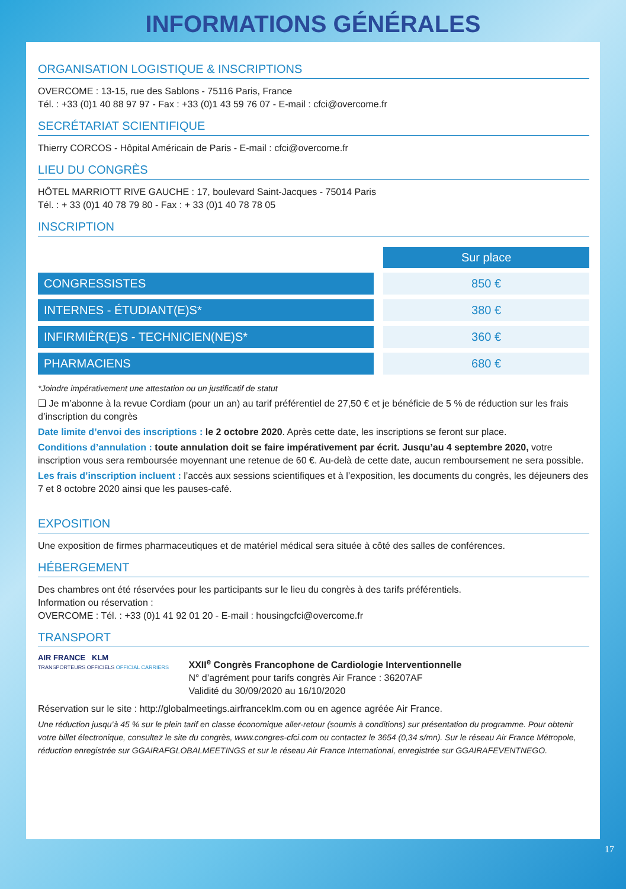INFORMATIONS GÉNÉRALES
ORGANISATION LOGISTIQUE & INSCRIPTIONS
OVERCOME : 13-15, rue des Sablons - 75116 Paris, France
Tél. : +33 (0)1 40 88 97 97 - Fax : +33 (0)1 43 59 76 07 - E-mail : cfci@overcome.fr
SECRÉTARIAT SCIENTIFIQUE
Thierry CORCOS - Hôpital Américain de Paris - E-mail : cfci@overcome.fr
LIEU DU CONGRÈS
HÔTEL MARRIOTT RIVE GAUCHE : 17, boulevard Saint-Jacques - 75014 Paris
Tél. : + 33 (0)1 40 78 79 80 - Fax : + 33 (0)1 40 78 78 05
INSCRIPTION
| | Sur place |
| CONGRESSISTES | 850 € |
| INTERNES - ÉTUDIANT(E)S* | 380 € |
| INFIRMIÈR(E)S - TECHNICIEN(NE)S* | 360 € |
| PHARMACIENS | 680 € |
*Joindre impérativement une attestation ou un justificatif de statut
❑ Je m’abonne à la revue Cordiam (pour un an) au tarif préférentiel de 27,50 € et je bénéficie de 5 % de réduction sur les frais d’inscription du congrès
Date limite d’envoi des inscriptions : le 2 octobre 2020. Après cette date, les inscriptions se feront sur place.
Conditions d’annulation : toute annulation doit se faire impérativement par écrit. Jusqu’au 4 septembre 2020, votre inscription vous sera remboursée moyennant une retenue de 60 €. Au-delà de cette date, aucun remboursement ne sera possible.
Les frais d’inscription incluent : l’accès aux sessions scientifiques et à l’exposition, les documents du congrès, les déjeuners des 7 et 8 octobre 2020 ainsi que les pauses-café.
EXPOSITION
Une exposition de firmes pharmaceutiques et de matériel médical sera située à côté des salles de conférences.
HÉBERGEMENT
Des chambres ont été réservées pour les participants sur le lieu du congrès à des tarifs préférentiels.
Information ou réservation :
OVERCOME : Tél. : +33 (0)1 41 92 01 20 - E-mail : housingcfci@overcome.fr
TRANSPORT
AIR FRANCE KLM
TRANSPORTEURS OFFICIELS OFFICIAL CARRIERS
XXII<sup>e</sup> Congrès Francophone de Cardiologie Interventionnelle
N° d’agrément pour tarifs congrès Air France : 36207AF
Validité du 30/09/2020 au 16/10/2020
Réservation sur le site : http://globalmeetings.airfranceklm.com ou en agence agréée Air France.
Une réduction jusqu’à 45 % sur le plein tarif en classe économique aller-retour (soumis à conditions) sur présentation du programme. Pour obtenir votre billet électronique, consultez le site du congrès, www.congres-cfci.com ou contactez le 3654 (0,34 s/mn). Sur le réseau Air France Métropole, réduction enregistrée sur GGAIRAFGLOBALMEETINGS et sur le réseau Air France International, enregistrée sur GGAIRAFEVENTNEGO.
17